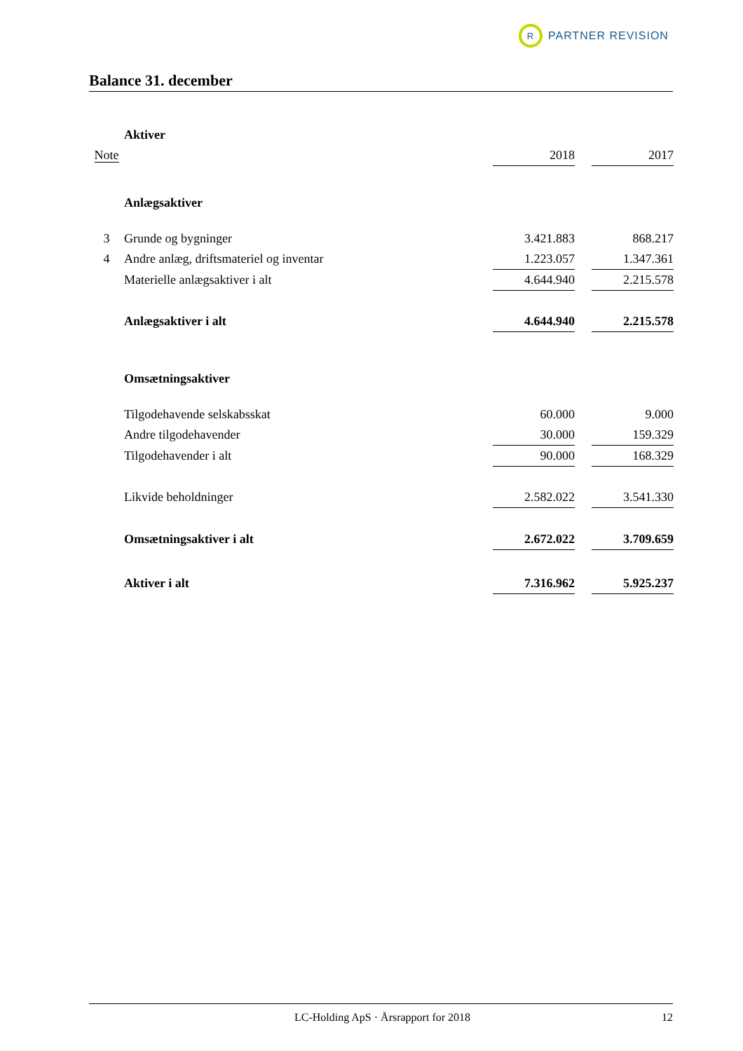R
PARTNER REVISION
Balance 31. december
| | Aktiver | | | |
| Note | | 2018 | | 2017 |
| | Anlægsaktiver | | | |
| 3 | Grunde og bygninger | 3.421.883 | | 868.217 |
| 4 | Andre anlæg, driftsmateriel og inventar | 1.223.057 | | 1.347.361 |
| | Materielle anlægsaktiver i alt | 4.644.940 | | 2.215.578 |
| | Anlægsaktiver i alt | 4.644.940 | | 2.215.578 |
| | Omsætningsaktiver | | | |
| | Tilgodehavende selskabsskat | 60.000 | | 9.000 |
| | Andre tilgodehavender | 30.000 | | 159.329 |
| | Tilgodehavender i alt | 90.000 | | 168.329 |
| | Likvide beholdninger | 2.582.022 | | 3.541.330 |
| | Omsætningsaktiver i alt | 2.672.022 | | 3.709.659 |
| | Aktiver i alt | 7.316.962 | | 5.925.237 |
LC-Holding ApS · Årsrapport for 2018 12